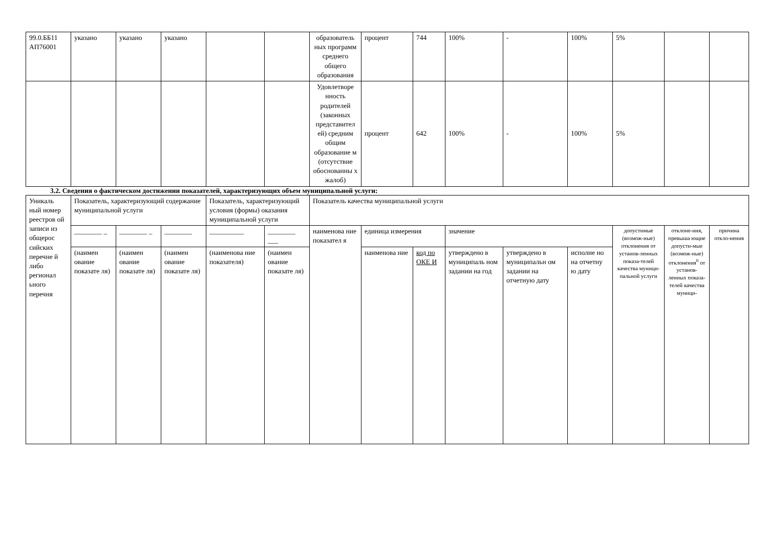| 99.0.ББ11 АП76001 | указано | указано | указано | | | образователь ных программ среднего общего образования | процент | 744 | 100% | - | 100% | 5% | | |
| | | | | | | Удовлетворе нность родителей (законных представител ей) средним общим образование м (отсутствие обоснованны х жалоб) | процент | 642 | 100% | - | 100% | 5% | | |
3.2. Сведения о фактическом достижении показателей, характеризующих объем муниципальной услуги:
| Уникаль ный номер реестров ой записи из общерос сийских перечне й либо регионал ьного перечня | Показатель, характеризующий содержание муниципальной услуги | | | Показатель, характеризующий условия (формы) оказания муниципальной услуги | | Показатель качества муниципальной услуги | | | | | | | | |
| | ________ _ | ________ _ | ________ | __________ | ________ ___ | наименова ние показател я | единица измерения | | значение | | | допустимые (возмож-ные) отклонения от установ-ленных показа-телей качества муници-пальной услуги | отклоне-ния, превыша ющие допусти-мые (возмож-ные) откло­не­ния<sup>6</sup> от установ-ленных показа-телей качества муници- | причина откло-нения |
| | (наимен ование показате ля) | (наимен ование показате ля) | (наимен ование показате ля) | (наименова ние показателя) | (наимен ование показате ля) | | наименова ние | код по ОКЕ И | утверждено в муниципаль ном задании на год | утверждено в муниципальн ом задании на отчетную дату | исполне но на отчетну ю дату | | | |